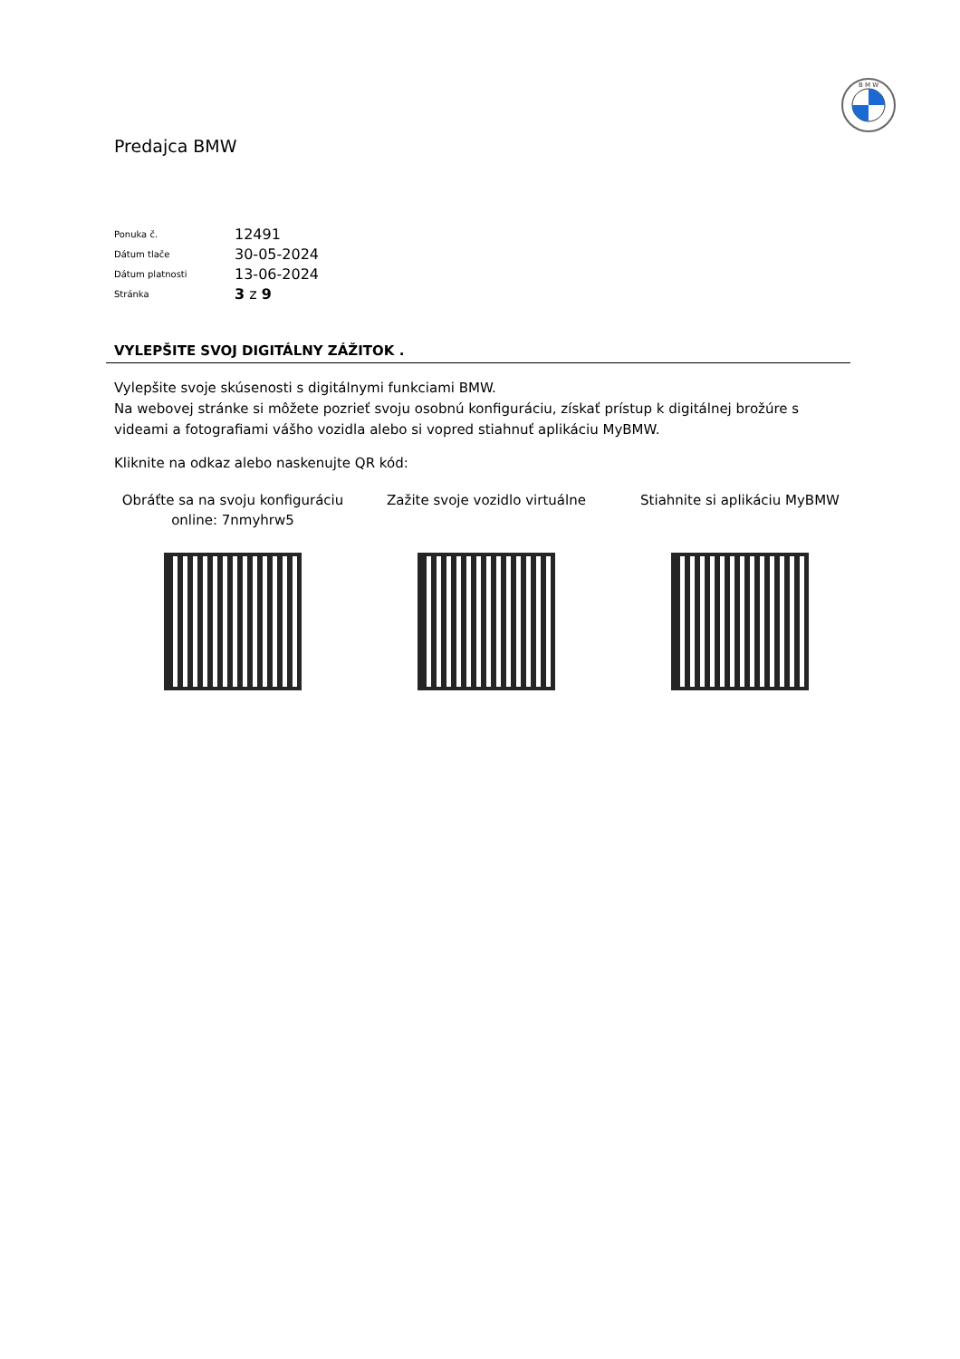B M W
Predajca BMW
| Ponuka č. | 12491 |
| Dátum tlače | 30-05-2024 |
| Dátum platnosti | 13-06-2024 |
| Stránka | 3 z 9 |
VYLEPŠITE SVOJ DIGITÁLNY ZÁŽITOK .
Vylepšite svoje skúsenosti s digitálnymi funkciami BMW.
Na webovej stránke si môžete pozrieť svoju osobnú konfiguráciu, získať prístup k digitálnej brožúre s videami a fotografiami vášho vozidla alebo si vopred stiahnuť aplikáciu MyBMW.
Kliknite na odkaz alebo naskenujte QR kód:
Obráťte sa na svoju konfiguráciu
online: 7nmyhrw5
Zažite svoje vozidlo virtuálne Stiahnite si aplikáciu MyBMW